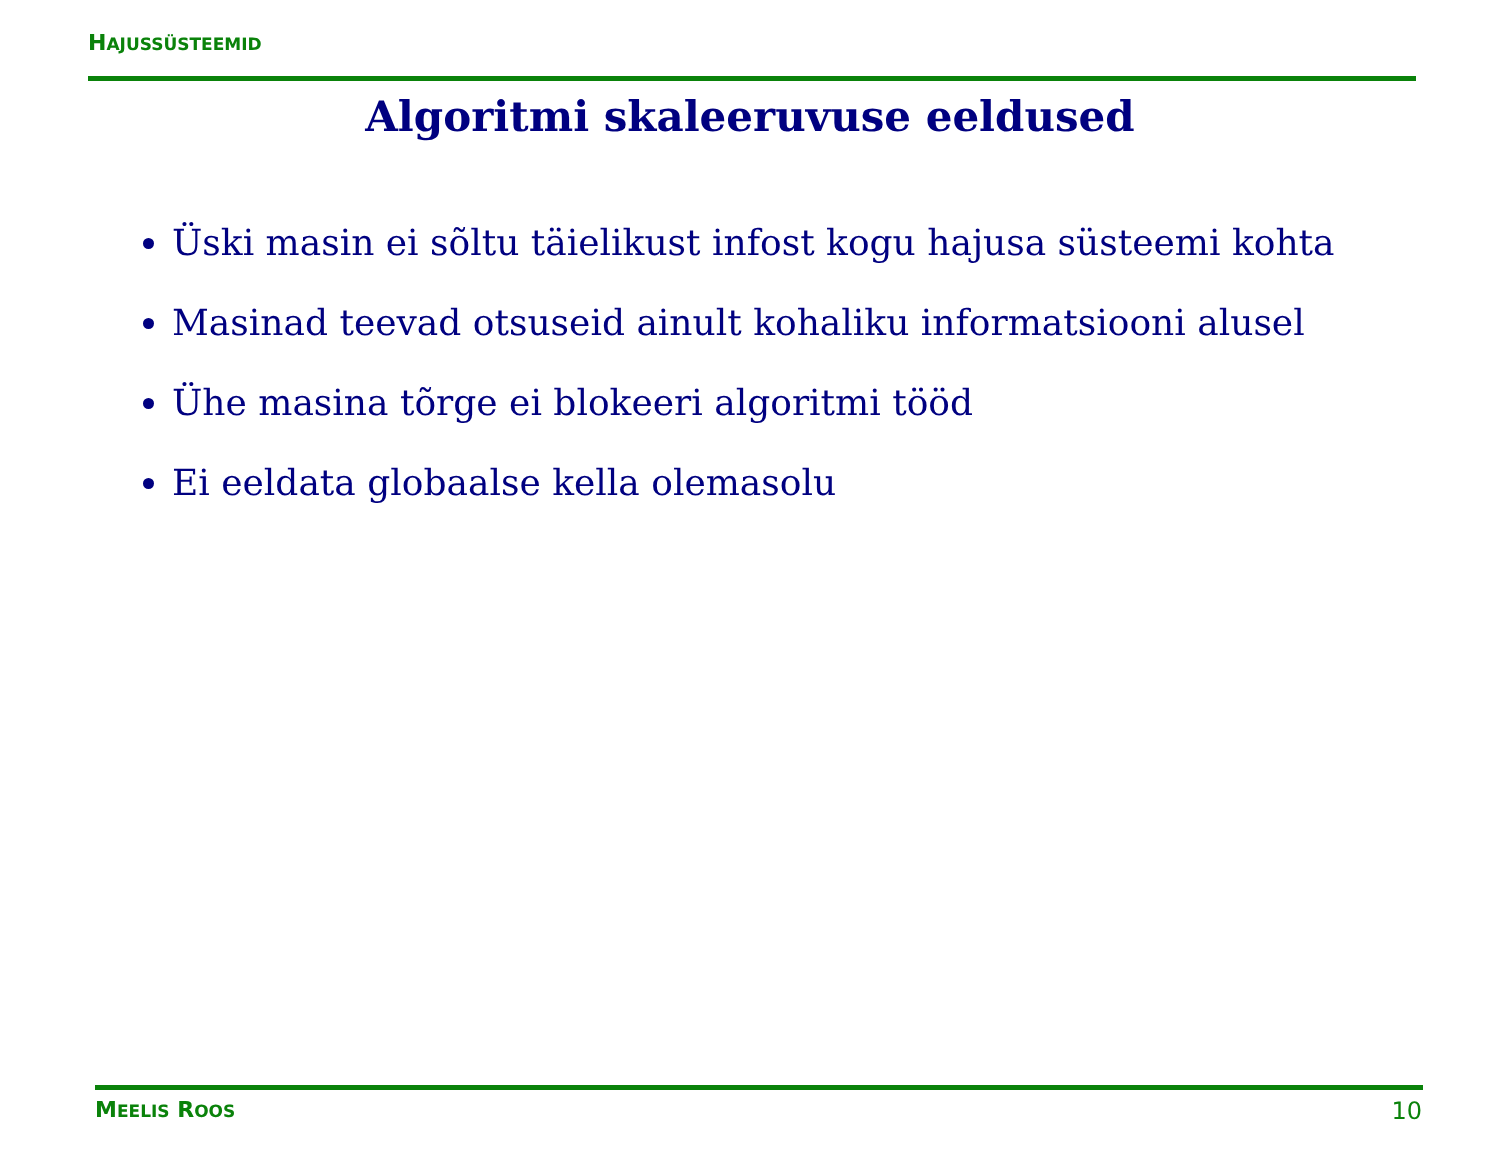HAJUSSÜSTEEMID
Algoritmi skaleeruvuse eeldused
Üski masin ei sõltu täielikust infost kogu hajusa süsteemi kohta
Masinad teevad otsuseid ainult kohaliku informatsiooni alusel
Ühe masina tõrge ei blokeeri algoritmi tööd
Ei eeldata globaalse kella olemasolu
MEELIS ROOS 10